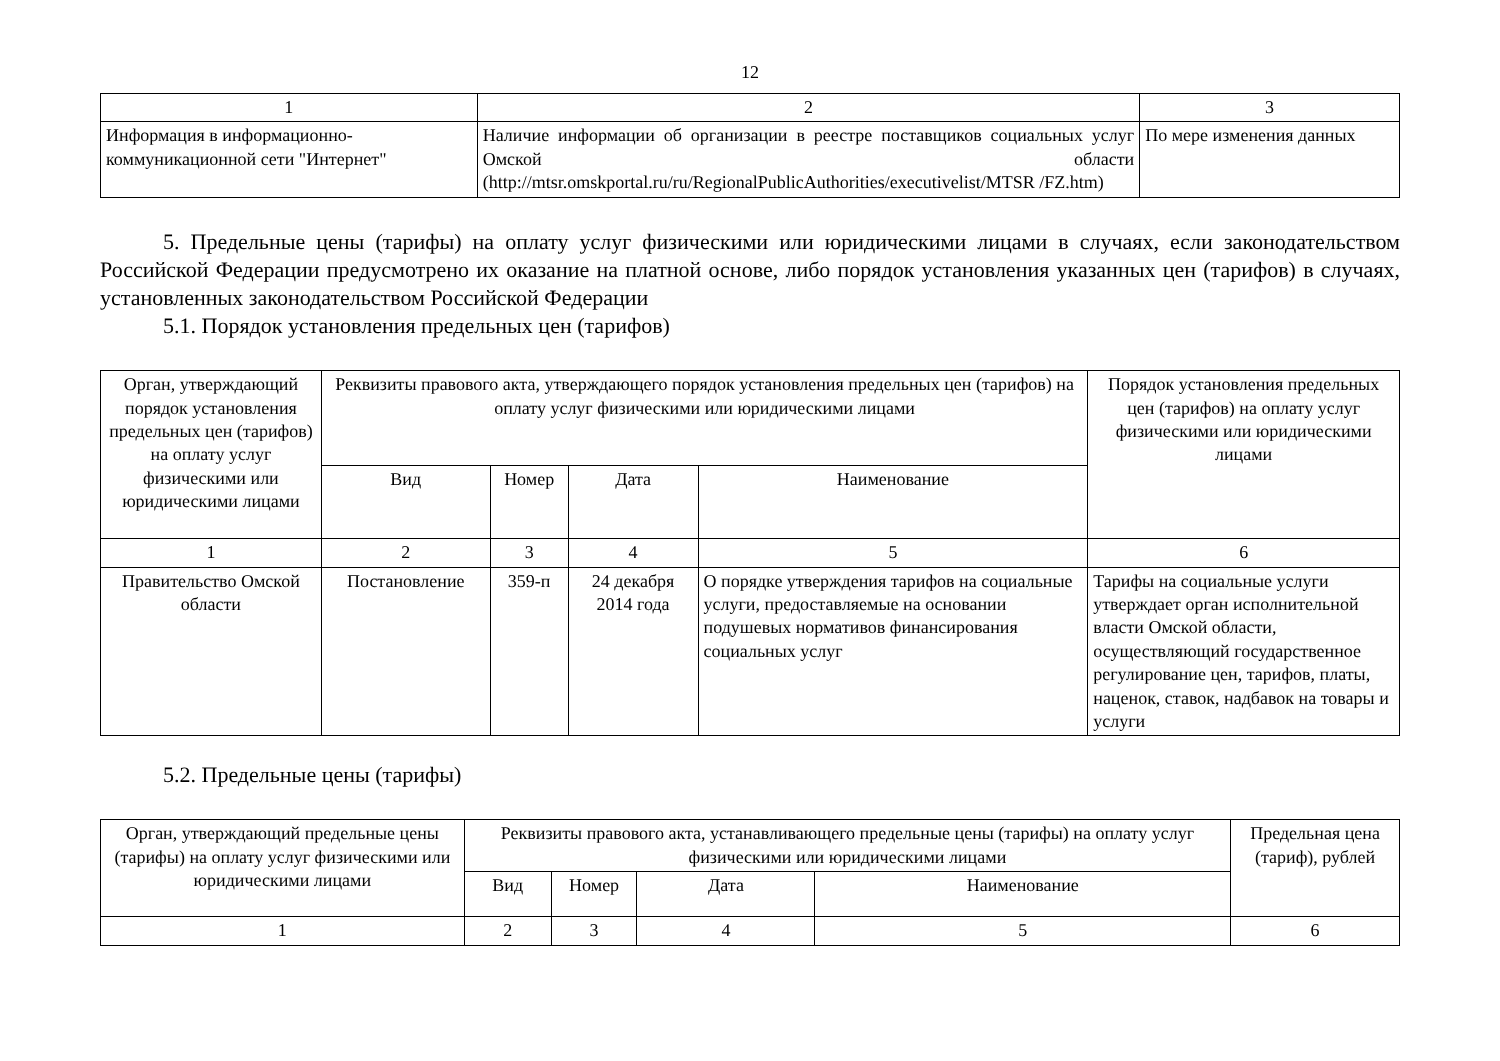12
| 1 | 2 | 3 |
| Информация в информационно-коммуникационной сети "Интернет" | Наличие информации об организации в реестре поставщиков социальных услуг Омской области (http://mtsr.omskportal.ru/ru/RegionalPublicAuthorities/executivelist/MTSR /FZ.htm) | По мере изменения данных |
5. Предельные цены (тарифы) на оплату услуг физическими или юридическими лицами в случаях, если законодательством Российской Федерации предусмотрено их оказание на платной основе, либо порядок установления указанных цен (тарифов) в случаях, установленных законодательством Российской Федерации
5.1. Порядок установления предельных цен (тарифов)
| Орган, утверждающий порядок установления предельных цен (тарифов) на оплату услуг физическими или юридическими лицами | Реквизиты правового акта, утверждающего порядок установления предельных цен (тарифов) на оплату услуг физическими или юридическими лицами | | | | Порядок установления предельных цен (тарифов) на оплату услуг физическими или юридическими лицами |
| --- | --- | --- | --- | --- | --- |
| | Вид | Номер | Дата | Наименование | |
| 1 | 2 | 3 | 4 | 5 | 6 |
| Правительство Омской области | Постановление | 359-п | 24 декабря 2014 года | О порядке утверждения тарифов на социальные услуги, предоставляемые на основании подушевых нормативов финансирования социальных услуг | Тарифы на социальные услуги утверждает орган исполнительной власти Омской области, осуществляющий государственное регулирование цен, тарифов, платы, наценок, ставок, надбавок на товары и услуги |
5.2. Предельные цены (тарифы)
| Орган, утверждающий предельные цены (тарифы) на оплату услуг физическими или юридическими лицами | Реквизиты правового акта, устанавливающего предельные цены (тарифы) на оплату услуг физическими или юридическими лицами | | | | Предельная цена (тариф), рублей |
| --- | --- | --- | --- | --- | --- |
| | Вид | Номер | Дата | Наименование | |
| 1 | 2 | 3 | 4 | 5 | 6 |